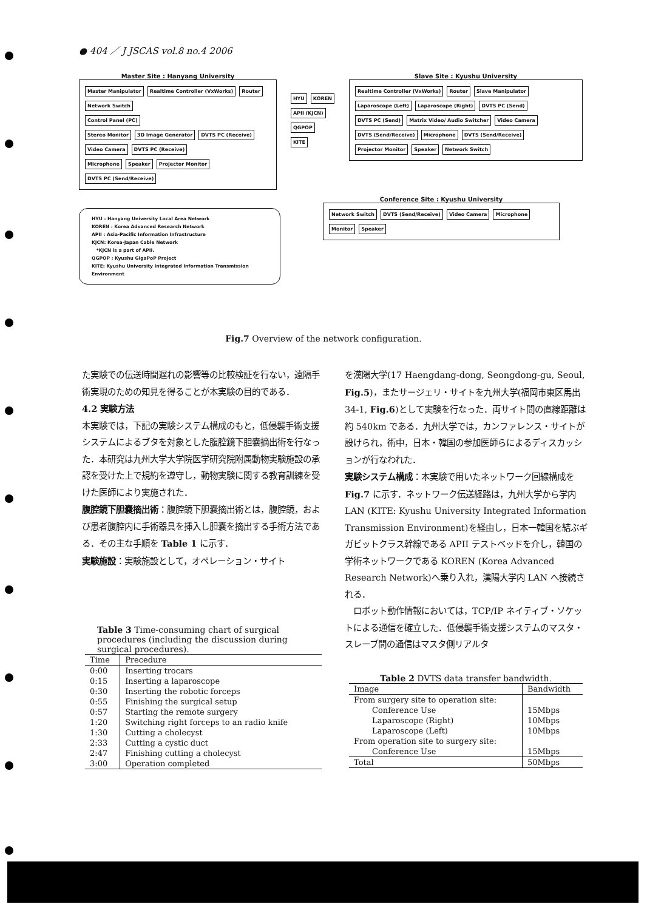● 404 ／ J JSCAS vol.8 no.4 2006
Master Site : Hanyang University
Master Manipulator Realtime Controller (VxWorks) Router Network Switch
Control Panel (PC)
Stereo Monitor 3D Image Generator DVTS PC (Receive)
Video Camera DVTS PC (Receive)
Microphone Speaker Projector Monitor DVTS PC (Send/Receive)
HYU KOREN APII (KJCN) QGPOP KITE
Slave Site : Kyushu University
Realtime Controller (VxWorks) Router Slave Manipulator Laparoscope (Left) Laparoscope (Right) DVTS PC (Send) DVTS PC (Send) Matrix Video/ Audio Switcher Video Camera DVTS (Send/Receive) Microphone DVTS (Send/Receive) Projector Monitor Speaker Network Switch
HYU : Hanyang University Local Area Network
KOREN : Korea Advanced Research Network
APII : Asia-Pacific Information Infrastructure
KJCN: Korea-Japan Cable Network
*KJCN is a part of APII.
QGPOP : Kyushu GigaPoP Project
KITE: Kyushu University Integrated Information Transmission Environment
Conference Site : Kyushu University
Network Switch DVTS (Send/Receive) Video Camera Microphone Monitor Speaker
Fig.7 Overview of the network configuration.
た実験での伝送時間遅れの影響等の比較検証を行ない，遠隔手術実現のための知見を得ることが本実験の目的である．
4.2 実験方法
本実験では，下記の実験システム構成のもと，低侵襲手術支援システムによるブタを対象とした腹腔鏡下胆嚢摘出術を行なった．本研究は九州大学大学院医学研究院附属動物実験施設の承認を受けた上で規約を遵守し，動物実験に関する教育訓練を受けた医師により実施された．
腹腔鏡下胆嚢摘出術：腹腔鏡下胆嚢摘出術とは，腹腔鏡，および患者腹腔内に手術器具を挿入し胆嚢を摘出する手術方法である．その主な手順を Table 1 に示す．
実験施設：実験施設として，オペレーション・サイト
を漢陽大学(17 Haengdang-dong, Seongdong-gu, Seoul, Fig.5)，またサージェリ・サイトを九州大学(福岡市東区馬出 34-1, Fig.6)として実験を行なった．両サイト間の直線距離は約 540km である．九州大学では，カンファレンス・サイトが設けられ，術中，日本・韓国の参加医師らによるディスカッションが行なわれた．
実験システム構成：本実験で用いたネットワーク回線構成を Fig.7 に示す．ネットワーク伝送経路は，九州大学から学内 LAN (KITE: Kyushu University Integrated Information Transmission Environment)を経由し，日本一韓国を結ぶギガビットクラス幹線である APII テストベッドを介し，韓国の学術ネットワークである KOREN (Korea Advanced Research Network)へ乗り入れ，漢陽大学内 LAN へ接続される．
　ロボット動作情報においては，TCP/IP ネイティブ・ソケットによる通信を確立した．低侵襲手術支援システムのマスタ・スレーブ間の通信はマスタ側リアルタ
Table 3 Time-consuming chart of surgical procedures (including the discussion during surgical procedures).
| Time | Precedure |
| --- | --- |
| 0:00 | Inserting trocars |
| 0:15 | Inserting a laparoscope |
| 0:30 | Inserting the robotic forceps |
| 0:55 | Finishing the surgical setup |
| 0:57 | Starting the remote surgery |
| 1:20 | Switching right forceps to an radio knife |
| 1:30 | Cutting a cholecyst |
| 2:33 | Cutting a cystic duct |
| 2:47 | Finishing cutting a cholecyst |
| 3:00 | Operation completed |
Table 2 DVTS data transfer bandwidth.
| Image | Bandwidth |
| --- | --- |
| From surgery site to operation site: | |
| Conference Use | 15Mbps |
| Laparoscope (Right) | 10Mbps |
| Laparoscope (Left) | 10Mbps |
| From operation site to surgery site: | |
| Conference Use | 15Mbps |
| Total | 50Mbps |